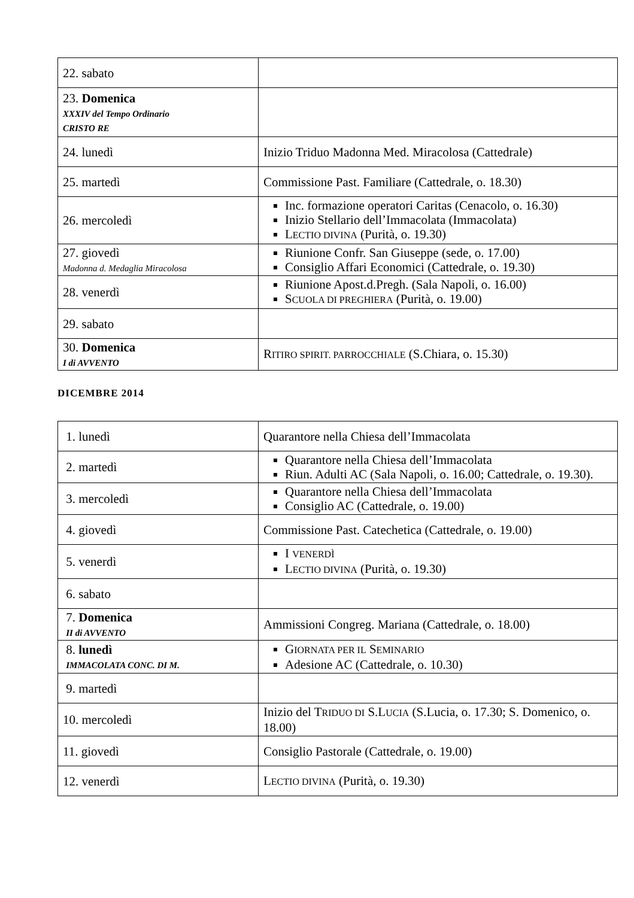| 22. sabato | |
| 23. Domenica XXXIV del Tempo Ordinario CRISTO RE | |
| 24. lunedì | Inizio Triduo Madonna Med. Miracolosa (Cattedrale) |
| 25. martedì | Commissione Past. Familiare (Cattedrale, o. 18.30) |
| 26. mercoledì | Inc. formazione operatori Caritas (Cenacolo, o. 16.30) Inizio Stellario dell’Immacolata (Immacolata) L ECTIO DIVINA (Purità, o. 19.30) |
| 27. giovedì Madonna d. Medaglia Miracolosa | Riunione Confr. San Giuseppe (sede, o. 17.00) Consiglio Affari Economici (Cattedrale, o. 19.30) |
| 28. venerdì | Riunione Apost.d.Pregh. (Sala Napoli, o. 16.00) S CUOLA DI PREGHIERA (Purità, o. 19.00) |
| 29. sabato | |
| 30. Domenica I di AVVENTO | R ITIRO SPIRIT. PARROCCHIALE (S.Chiara, o. 15.30) |
DICEMBRE 2014
| 1. lunedì | Quarantore nella Chiesa dell’Immacolata |
| 2. martedì | Quarantore nella Chiesa dell’Immacolata Riun. Adulti AC (Sala Napoli, o. 16.00; Cattedrale, o. 19.30). |
| 3. mercoledì | Quarantore nella Chiesa dell’Immacolata Consiglio AC (Cattedrale, o. 19.00) |
| 4. giovedì | Commissione Past. Catechetica (Cattedrale, o. 19.00) |
| 5. venerdì | I VENERDÌ L ECTIO DIVINA (Purità, o. 19.30) |
| 6. sabato | |
| 7. Domenica II di AVVENTO | Ammissioni Congreg. Mariana (Cattedrale, o. 18.00) |
| 8. lunedì IMMACOLATA CONC. DI M. | G IORNATA PER IL S EMINARIO Adesione AC (Cattedrale, o. 10.30) |
| 9. martedì | |
| 10. mercoledì | Inizio del T RIDUO DI S.L UCIA (S.Lucia, o. 17.30; S. Domenico, o. 18.00) |
| 11. giovedì | Consiglio Pastorale (Cattedrale, o. 19.00) |
| 12. venerdì | L ECTIO DIVINA (Purità, o. 19.30) |